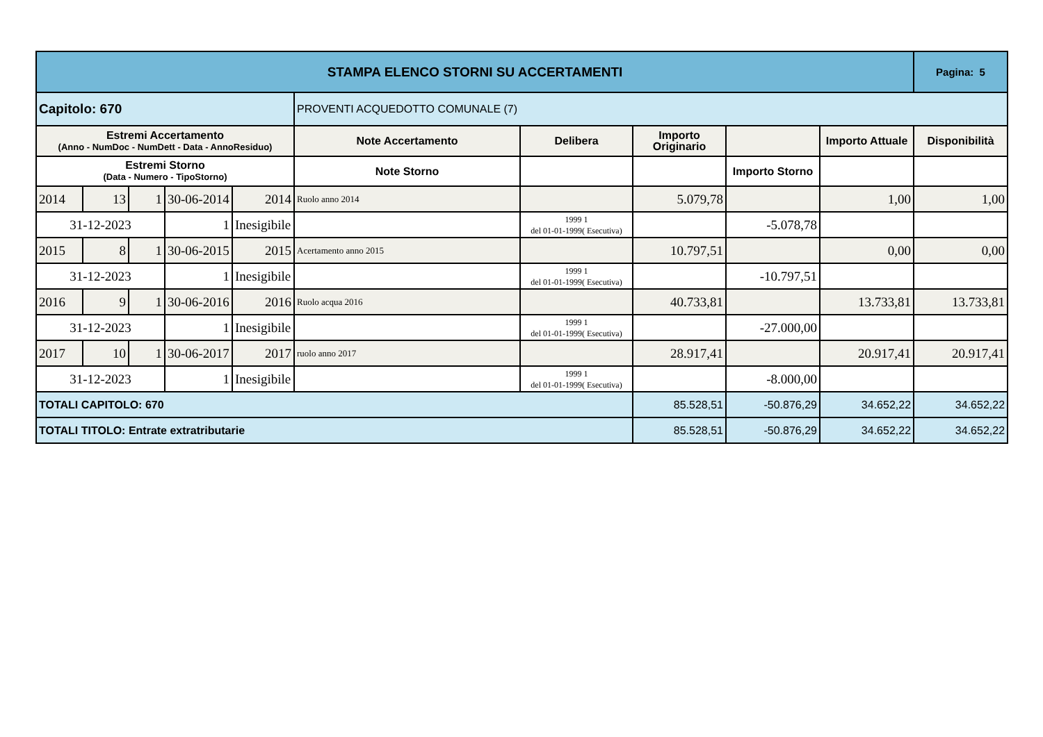| STAMPA ELENCO STORNI SU ACCERTAMENTI | | | | | | | | | | Pagina: 5 |
| Capitolo: 670 | | | | | PROVENTI ACQUEDOTTO COMUNALE (7) | | | | | |
| Estremi Accertamento (Anno - NumDoc - NumDett - Data - AnnoResiduo) | | | | | Note Accertamento | Delibera | Importo Originario | | Importo Attuale | Disponibilità |
| Estremi Storno (Data - Numero - TipoStorno) | | | | | Note Storno | | | Importo Storno | | |
| 2014 | 13 | 1 | 30-06-2014 | 2014 | Ruolo anno 2014 | | 5.079,78 | | 1,00 | 1,00 |
| 31-12-2023 | | | 1 | Inesigibile | | 1999 1 del 01-01-1999( Esecutiva) | | -5.078,78 | | |
| 2015 | 8 | 1 | 30-06-2015 | 2015 | Acertamento anno 2015 | | 10.797,51 | | 0,00 | 0,00 |
| 31-12-2023 | | | 1 | Inesigibile | | 1999 1 del 01-01-1999( Esecutiva) | | -10.797,51 | | |
| 2016 | 9 | 1 | 30-06-2016 | 2016 | Ruolo acqua 2016 | | 40.733,81 | | 13.733,81 | 13.733,81 |
| 31-12-2023 | | | 1 | Inesigibile | | 1999 1 del 01-01-1999( Esecutiva) | | -27.000,00 | | |
| 2017 | 10 | 1 | 30-06-2017 | 2017 | ruolo anno 2017 | | 28.917,41 | | 20.917,41 | 20.917,41 |
| 31-12-2023 | | | 1 | Inesigibile | | 1999 1 del 01-01-1999( Esecutiva) | | -8.000,00 | | |
| TOTALI CAPITOLO: 670 | | | | | | | 85.528,51 | -50.876,29 | 34.652,22 | 34.652,22 |
| TOTALI TITOLO: Entrate extratributarie | | | | | | | 85.528,51 | -50.876,29 | 34.652,22 | 34.652,22 |